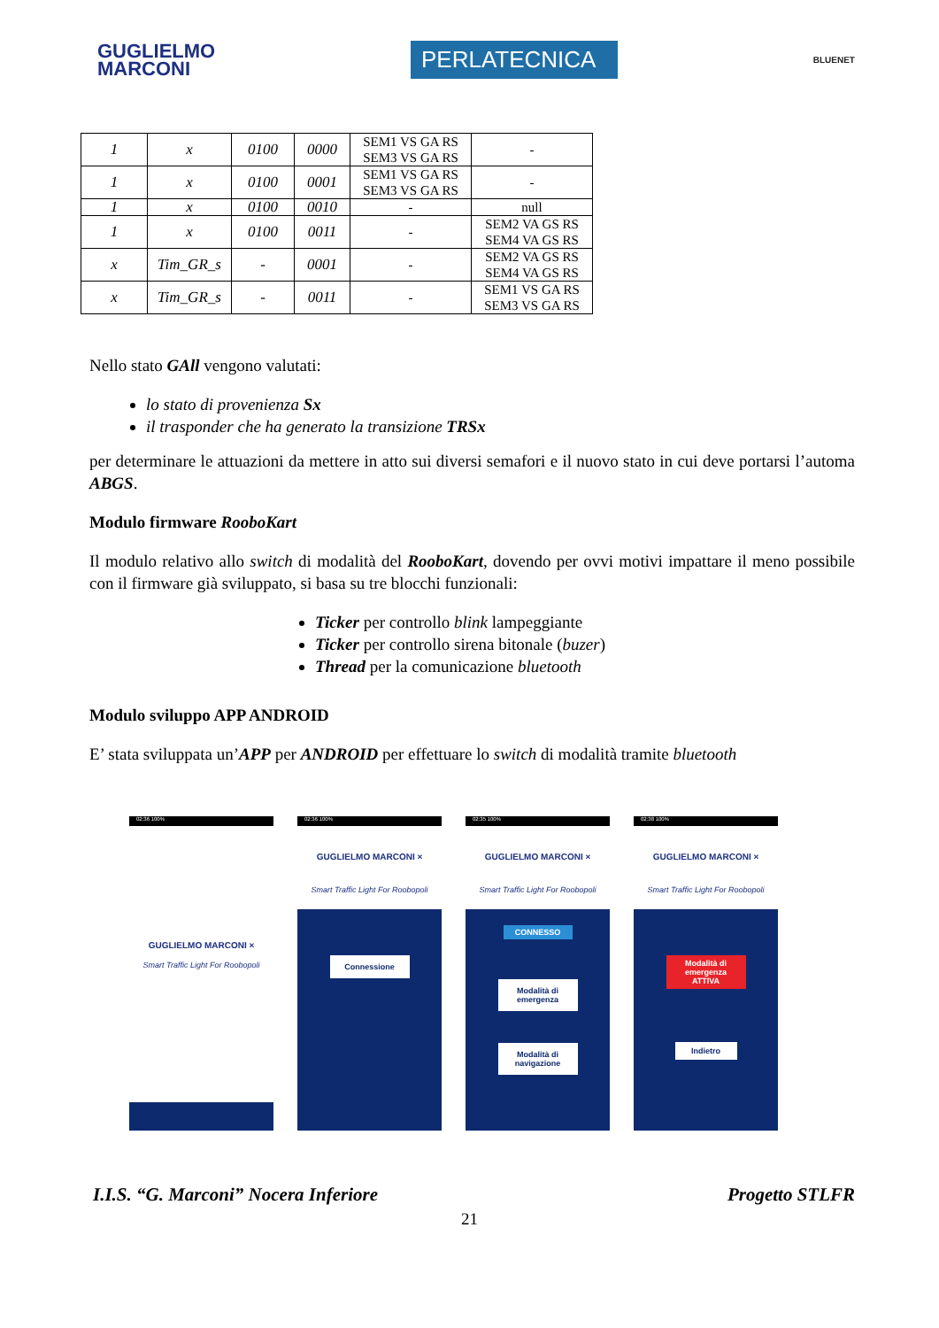GUGLIELMO
MARCONI
PERLATECNICA
BLUENET
| 1 | x | 0100 | 0000 | SEM1 VS GA RS SEM3 VS GA RS | - |
| 1 | x | 0100 | 0001 | SEM1 VS GA RS SEM3 VS GA RS | - |
| 1 | x | 0100 | 0010 | - | null |
| 1 | x | 0100 | 0011 | - | SEM2 VA GS RS SEM4 VA GS RS |
| x | Tim_GR_s | - | 0001 | - | SEM2 VA GS RS SEM4 VA GS RS |
| x | Tim_GR_s | - | 0011 | - | SEM1 VS GA RS SEM3 VS GA RS |
Nello stato GAll vengono valutati:
lo stato di provenienza Sx
il trasponder che ha generato la transizione TRSx
per determinare le attuazioni da mettere in atto sui diversi semafori e il nuovo stato in cui deve portarsi l’automa ABGS.
Modulo firmware RooboKart
Il modulo relativo allo switch di modalità del RooboKart, dovendo per ovvi motivi impattare il meno possibile con il firmware già sviluppato, si basa su tre blocchi funzionali:
Ticker per controllo blink lampeggiante
Ticker per controllo sirena bitonale (buzer)
Thread per la comunicazione bluetooth
Modulo sviluppo APP ANDROID
E’ stata sviluppata un’APP per ANDROID per effettuare lo switch di modalità tramite bluetooth
02:36 100%
GUGLIELMO MARCONI ×
Smart Traffic Light For Roobopoli
02:36 100%
GUGLIELMO MARCONI ×
Smart Traffic Light For Roobopoli
Connessione
02:35 100%
GUGLIELMO MARCONI ×
Smart Traffic Light For Roobopoli
CONNESSO
Modalità di emergenza
Modalità di navigazione
02:38 100%
GUGLIELMO MARCONI ×
Smart Traffic Light For Roobopoli
Modalità di emergenza
ATTIVA
Indietro
I.I.S. “G. Marconi” Nocera Inferiore Progetto STLFR
21